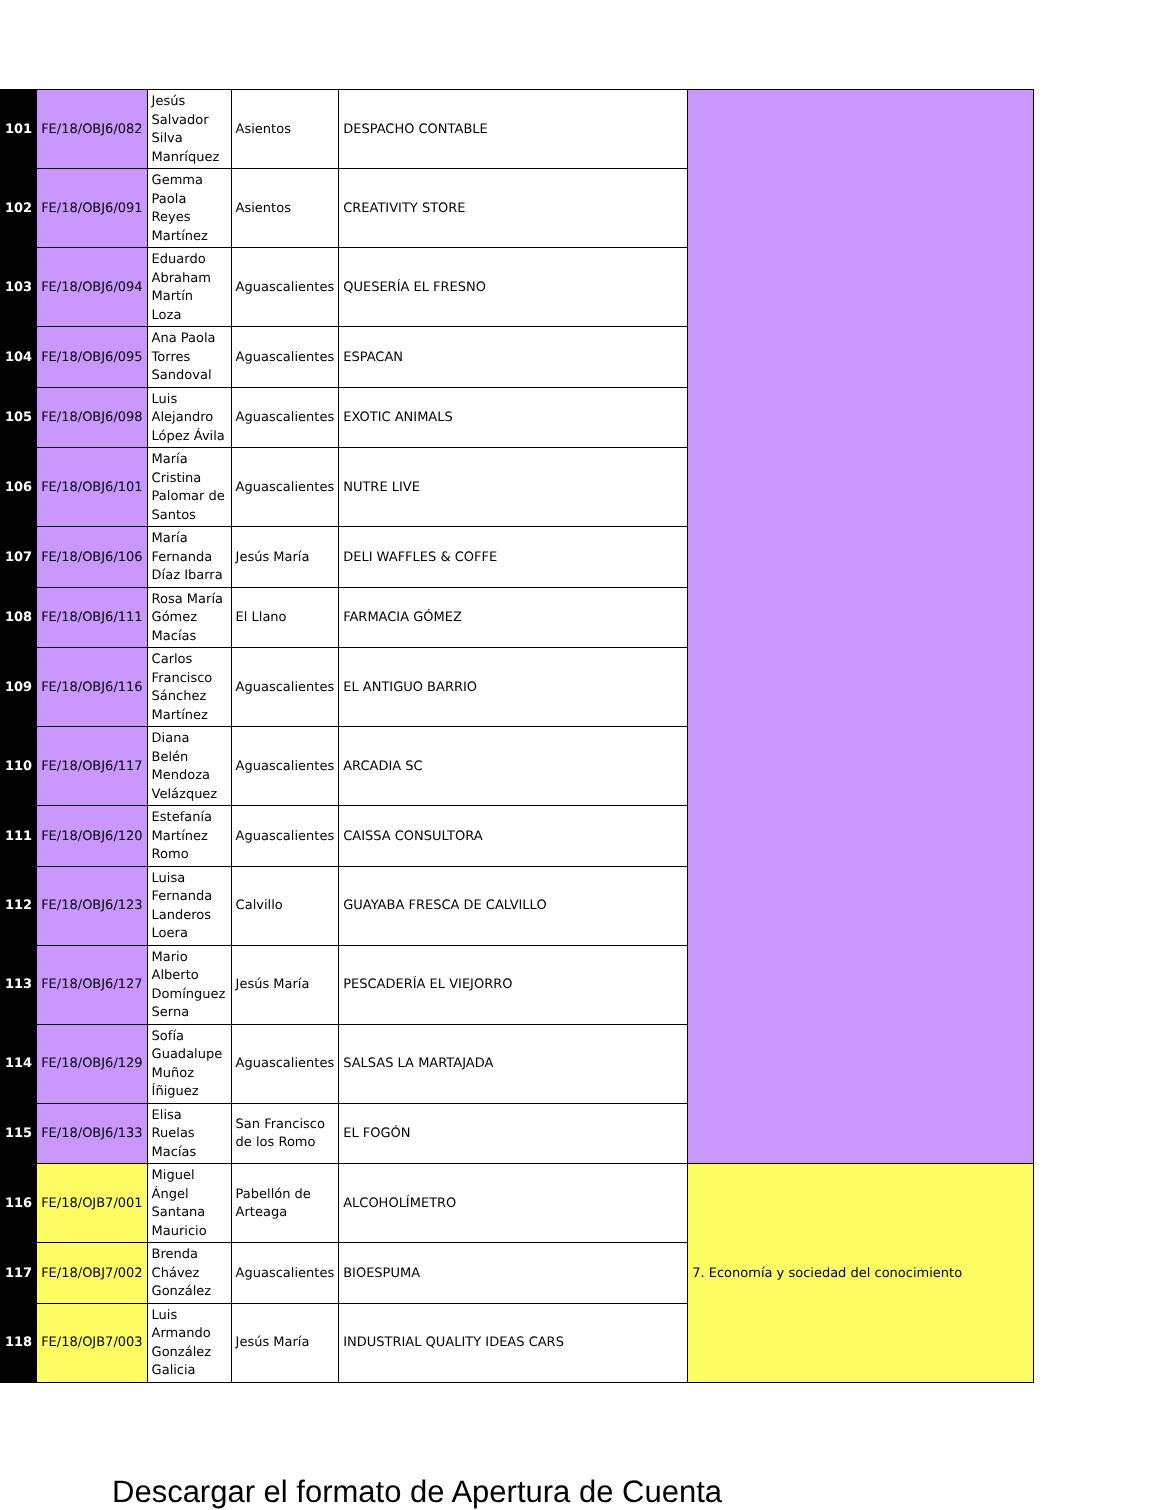| 101 | FE/18/OBJ6/082 | Jesús Salvador Silva Manríquez | Asientos | DESPACHO CONTABLE | |
| 102 | FE/18/OBJ6/091 | Gemma Paola Reyes Martínez | Asientos | CREATIVITY STORE | |
| 103 | FE/18/OBJ6/094 | Eduardo Abraham Martín Loza | Aguascalientes | QUESERÍA EL FRESNO | |
| 104 | FE/18/OBJ6/095 | Ana Paola Torres Sandoval | Aguascalientes | ESPACAN | |
| 105 | FE/18/OBJ6/098 | Luis Alejandro López Ávila | Aguascalientes | EXOTIC ANIMALS | |
| 106 | FE/18/OBJ6/101 | María Cristina Palomar de Santos | Aguascalientes | NUTRE LIVE | |
| 107 | FE/18/OBJ6/106 | María Fernanda Díaz Ibarra | Jesús María | DELI WAFFLES & COFFE | |
| 108 | FE/18/OBJ6/111 | Rosa María Gómez Macías | El Llano | FARMACIA GÓMEZ | |
| 109 | FE/18/OBJ6/116 | Carlos Francisco Sánchez Martínez | Aguascalientes | EL ANTIGUO BARRIO | |
| 110 | FE/18/OBJ6/117 | Diana Belén Mendoza Velázquez | Aguascalientes | ARCADIA SC | |
| 111 | FE/18/OBJ6/120 | Estefanía Martínez Romo | Aguascalientes | CAISSA CONSULTORA | |
| 112 | FE/18/OBJ6/123 | Luisa Fernanda Landeros Loera | Calvillo | GUAYABA FRESCA DE CALVILLO | |
| 113 | FE/18/OBJ6/127 | Mario Alberto Domínguez Serna | Jesús María | PESCADERÍA EL VIEJORRO | |
| 114 | FE/18/OBJ6/129 | Sofía Guadalupe Muñoz Íñiguez | Aguascalientes | SALSAS LA MARTAJADA | |
| 115 | FE/18/OBJ6/133 | Elisa Ruelas Macías | San Francisco de los Romo | EL FOGÓN | |
| 116 | FE/18/OJB7/001 | Miguel Ángel Santana Mauricio | Pabellón de Arteaga | ALCOHOLÍMETRO | 7. Economía y sociedad del conocimiento |
| 117 | FE/18/OBJ7/002 | Brenda Chávez González | Aguascalientes | BIOESPUMA | |
| 118 | FE/18/OJB7/003 | Luis Armando González Galicia | Jesús María | INDUSTRIAL QUALITY IDEAS CARS | |
Descargar el formato de Apertura de Cuenta